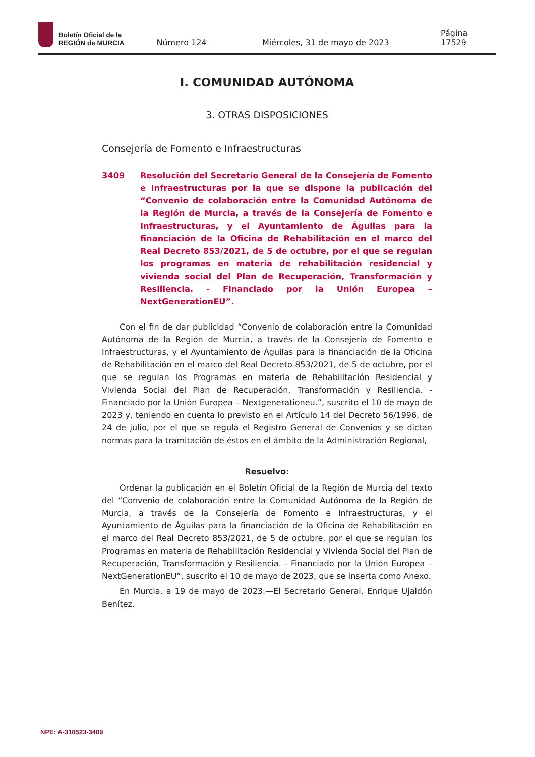Boletín Oficial de la
REGIÓN de MURCIA
Número 124 Miércoles, 31 de mayo de 2023 Página 17529
I. COMUNIDAD AUTÓNOMA
3. OTRAS DISPOSICIONES
Consejería de Fomento e Infraestructuras
3409 Resolución del Secretario General de la Consejería de Fomento e Infraestructuras por la que se dispone la publicación del “Convenio de colaboración entre la Comunidad Autónoma de la Región de Murcia, a través de la Consejería de Fomento e Infraestructuras, y el Ayuntamiento de Águilas para la financiación de la Oficina de Rehabilitación en el marco del Real Decreto 853/2021, de 5 de octubre, por el que se regulan los programas en materia de rehabilitación residencial y vivienda social del Plan de Recuperación, Transformación y Resiliencia. - Financiado por la Unión Europea – NextGenerationEU”.
Con el fin de dar publicidad “Convenio de colaboración entre la Comunidad Autónoma de la Región de Murcia, a través de la Consejería de Fomento e Infraestructuras, y el Ayuntamiento de Águilas para la financiación de la Oficina de Rehabilitación en el marco del Real Decreto 853/2021, de 5 de octubre, por el que se regulan los Programas en materia de Rehabilitación Residencial y Vivienda Social del Plan de Recuperación, Transformación y Resiliencia. - Financiado por la Unión Europea – Nextgenerationeu.”, suscrito el 10 de mayo de 2023 y, teniendo en cuenta lo previsto en el Artículo 14 del Decreto 56/1996, de 24 de julio, por el que se regula el Registro General de Convenios y se dictan normas para la tramitación de éstos en el ámbito de la Administración Regional,
Resuelvo:
Ordenar la publicación en el Boletín Oficial de la Región de Murcia del texto del “Convenio de colaboración entre la Comunidad Autónoma de la Región de Murcia, a través de la Consejería de Fomento e Infraestructuras, y el Ayuntamiento de Águilas para la financiación de la Oficina de Rehabilitación en el marco del Real Decreto 853/2021, de 5 de octubre, por el que se regulan los Programas en materia de Rehabilitación Residencial y Vivienda Social del Plan de Recuperación, Transformación y Resiliencia. - Financiado por la Unión Europea – NextGenerationEU”, suscrito el 10 de mayo de 2023, que se inserta como Anexo.
En Murcia, a 19 de mayo de 2023.—El Secretario General, Enrique Ujaldón Benítez.
NPE: A-310523-3409